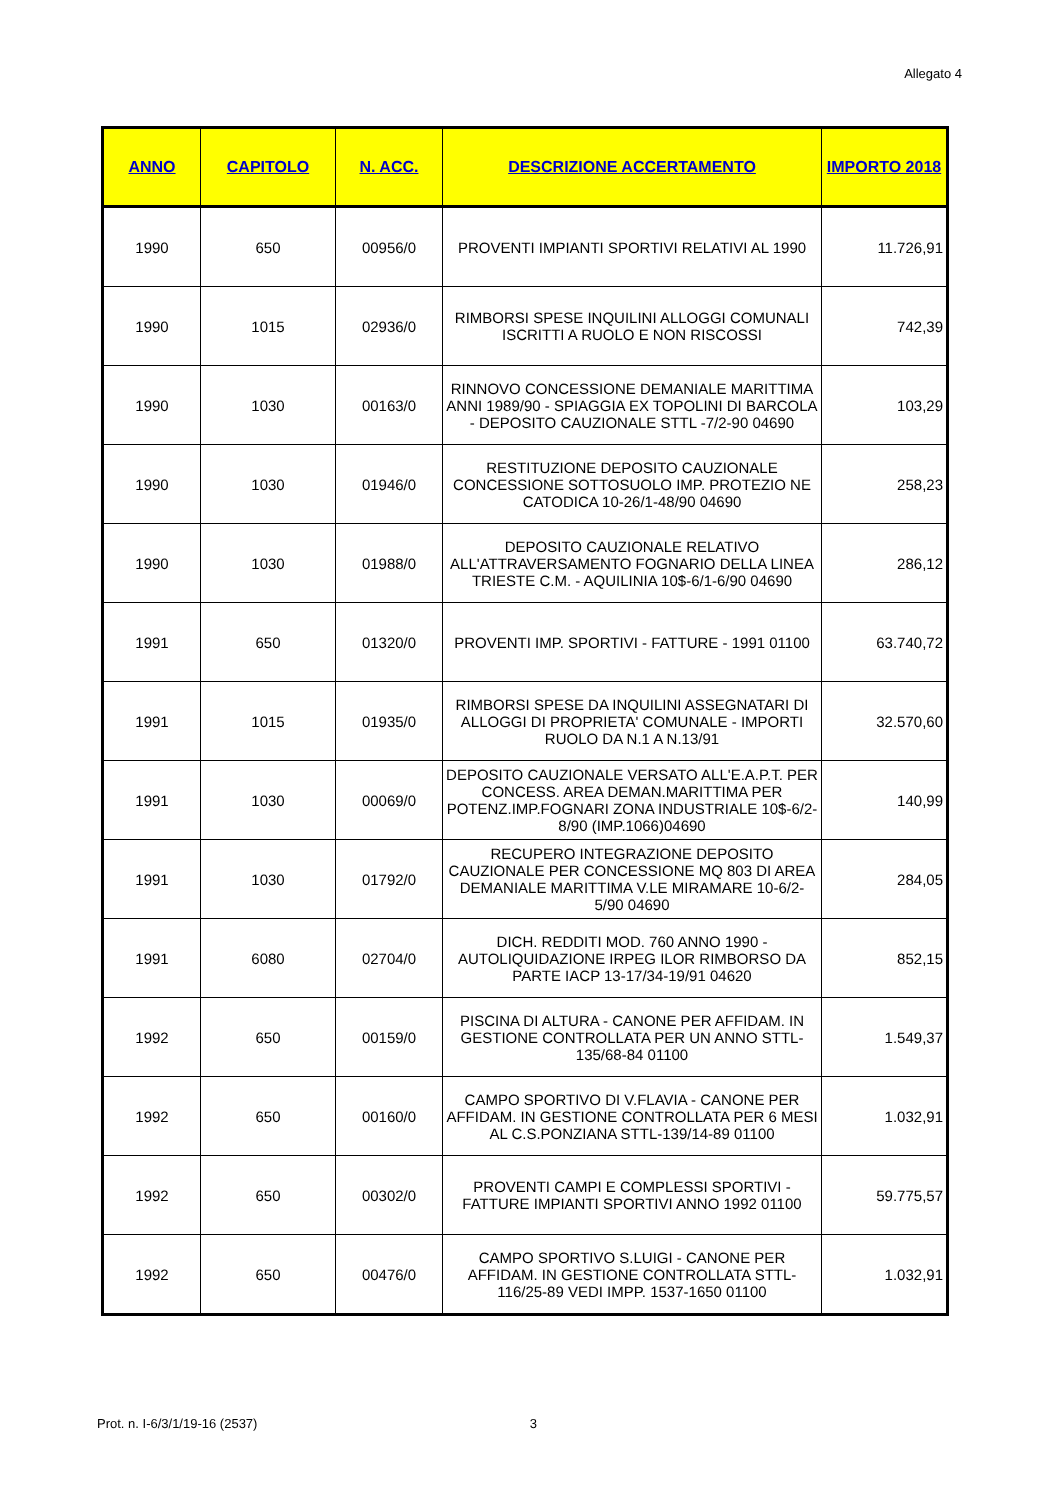Allegato 4
| ANNO | CAPITOLO | N. ACC. | DESCRIZIONE ACCERTAMENTO | IMPORTO 2018 |
| --- | --- | --- | --- | --- |
| 1990 | 650 | 00956/0 | PROVENTI IMPIANTI SPORTIVI RELATIVI AL 1990 | 11.726,91 |
| 1990 | 1015 | 02936/0 | RIMBORSI SPESE INQUILINI ALLOGGI COMUNALI ISCRITTI A RUOLO E NON RISCOSSI | 742,39 |
| 1990 | 1030 | 00163/0 | RINNOVO CONCESSIONE DEMANIALE MARITTIMA ANNI 1989/90 - SPIAGGIA EX TOPOLINI DI BARCOLA - DEPOSITO CAUZIONALE STTL -7/2-90 04690 | 103,29 |
| 1990 | 1030 | 01946/0 | RESTITUZIONE DEPOSITO CAUZIONALE CONCESSIONE SOTTOSUOLO IMP. PROTEZIO NE CATODICA 10-26/1-48/90 04690 | 258,23 |
| 1990 | 1030 | 01988/0 | DEPOSITO CAUZIONALE RELATIVO ALL'ATTRAVERSAMENTO FOGNARIO DELLA LINEA TRIESTE C.M. - AQUILINIA 10$-6/1-6/90 04690 | 286,12 |
| 1991 | 650 | 01320/0 | PROVENTI IMP. SPORTIVI - FATTURE - 1991 01100 | 63.740,72 |
| 1991 | 1015 | 01935/0 | RIMBORSI SPESE DA INQUILINI ASSEGNATARI DI ALLOGGI DI PROPRIETA' COMUNALE - IMPORTI RUOLO DA N.1 A N.13/91 | 32.570,60 |
| 1991 | 1030 | 00069/0 | DEPOSITO CAUZIONALE VERSATO ALL'E.A.P.T. PER CONCESS. AREA DEMAN.MARITTIMA PER POTENZ.IMP.FOGNARI ZONA INDUSTRIALE 10$-6/2-8/90 (IMP.1066)04690 | 140,99 |
| 1991 | 1030 | 01792/0 | RECUPERO INTEGRAZIONE DEPOSITO CAUZIONALE PER CONCESSIONE MQ 803 DI AREA DEMANIALE MARITTIMA V.LE MIRAMARE 10-6/2-5/90 04690 | 284,05 |
| 1991 | 6080 | 02704/0 | DICH. REDDITI MOD. 760 ANNO 1990 - AUTOLIQUIDAZIONE IRPEG ILOR RIMBORSO DA PARTE IACP 13-17/34-19/91 04620 | 852,15 |
| 1992 | 650 | 00159/0 | PISCINA DI ALTURA - CANONE PER AFFIDAM. IN GESTIONE CONTROLLATA PER UN ANNO STTL-135/68-84 01100 | 1.549,37 |
| 1992 | 650 | 00160/0 | CAMPO SPORTIVO DI V.FLAVIA - CANONE PER AFFIDAM. IN GESTIONE CONTROLLATA PER 6 MESI AL C.S.PONZIANA STTL-139/14-89 01100 | 1.032,91 |
| 1992 | 650 | 00302/0 | PROVENTI CAMPI E COMPLESSI SPORTIVI - FATTURE IMPIANTI SPORTIVI ANNO 1992 01100 | 59.775,57 |
| 1992 | 650 | 00476/0 | CAMPO SPORTIVO S.LUIGI - CANONE PER AFFIDAM. IN GESTIONE CONTROLLATA STTL-116/25-89 VEDI IMPP. 1537-1650 01100 | 1.032,91 |
Prot. n. I-6/3/1/19-16 (2537) 3